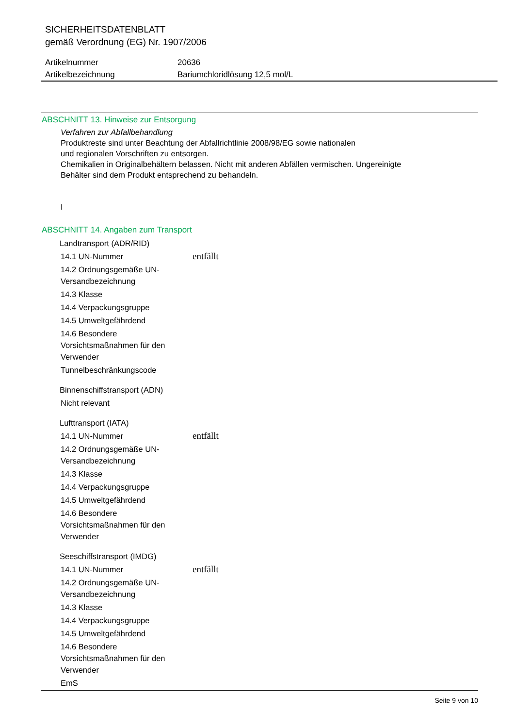SICHERHEITSDATENBLATT
gemäß Verordnung (EG) Nr. 1907/2006
Artikelnummer 20636
Artikelbezeichnung Bariumchloridlösung 12,5 mol/L
ABSCHNITT 13. Hinweise zur Entsorgung
Verfahren zur Abfallbehandlung
Produktreste sind unter Beachtung der Abfallrichtlinie 2008/98/EG sowie nationalen
und regionalen Vorschriften zu entsorgen.
Chemikalien in Originalbehältern belassen. Nicht mit anderen Abfällen vermischen. Ungereinigte
Behälter sind dem Produkt entsprechend zu behandeln.
I
ABSCHNITT 14. Angaben zum Transport
Landtransport (ADR/RID)
14.1 UN-Nummer entfällt
14.2 Ordnungsgemäße UN-Versandbezeichnung
14.3 Klasse
14.4 Verpackungsgruppe
14.5 Umweltgefährdend
14.6 Besondere Vorsichtsmaßnahmen für den Verwender
Tunnelbeschränkungscode
Binnenschiffstransport (ADN)
Nicht relevant
Lufttransport (IATA)
14.1 UN-Nummer entfällt
14.2 Ordnungsgemäße UN-Versandbezeichnung
14.3 Klasse
14.4 Verpackungsgruppe
14.5 Umweltgefährdend
14.6 Besondere Vorsichtsmaßnahmen für den Verwender
Seeschiffstransport (IMDG)
14.1 UN-Nummer entfällt
14.2 Ordnungsgemäße UN-Versandbezeichnung
14.3 Klasse
14.4 Verpackungsgruppe
14.5 Umweltgefährdend
14.6 Besondere Vorsichtsmaßnahmen für den Verwender
EmS
Seite 9 von 10